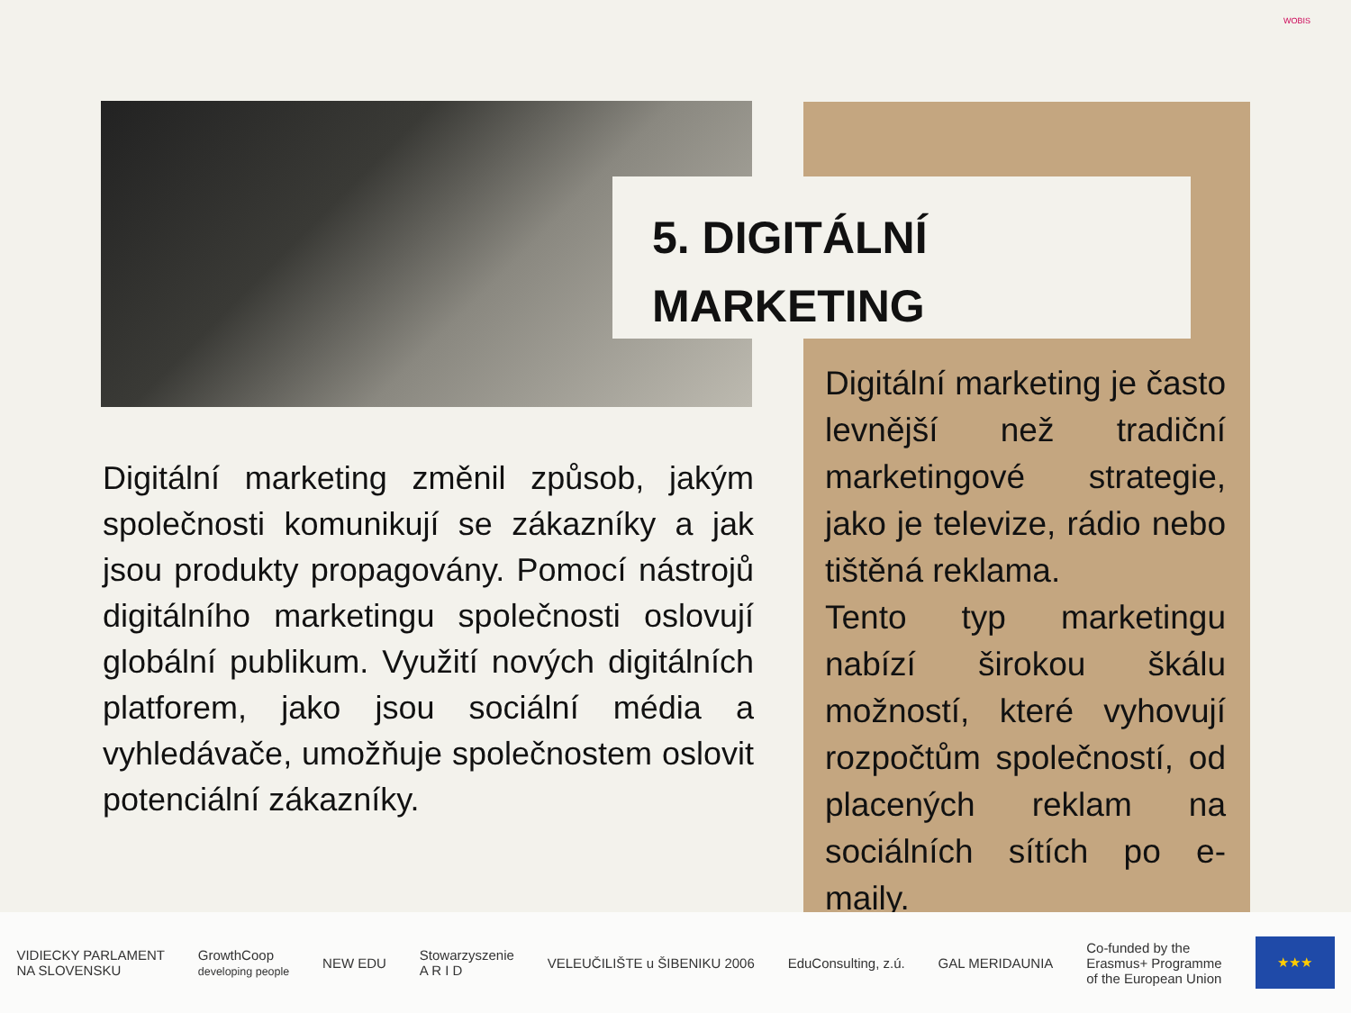WOBIS
5. DIGITÁLNÍ
MARKETING
Digitální marketing změnil způsob, jakým společnosti komunikují se zákazníky a jak jsou produkty propagovány. Pomocí nástrojů digitálního marketingu společnosti oslovují globální publikum. Využití nových digitálních platforem, jako jsou sociální média a vyhledávače, umožňuje společnostem oslovit potenciální zákazníky.
Digitální marketing je často levnější než tradiční marketingové strategie, jako je televize, rádio nebo tištěná reklama.
Tento typ marketingu nabízí širokou škálu možností, které vyhovují rozpočtům společností, od placených reklam na sociálních sítích po e-maily.
VIDIECKY PARLAMENT
NA SLOVENSKU GrowthCoop
developing people NEW EDU Stowarzyszenie
A R I D VELEUČILIŠTE u ŠIBENIKU 2006 EduConsulting, z.ú. GAL MERIDAUNIA Co-funded by the
Erasmus+ Programme
of the European Union
★★★